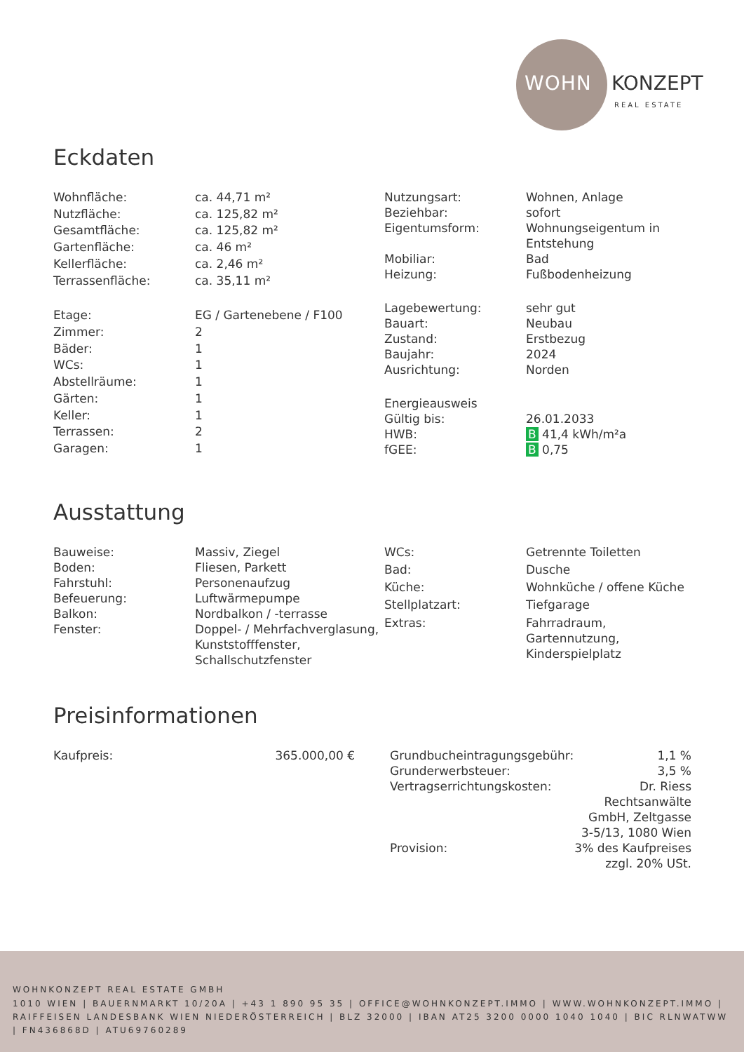WOHN KONZEPT
REAL ESTATE
Eckdaten
| Wohnfläche: | ca. 44,71 m² |
| Nutzfläche: | ca. 125,82 m² |
| Gesamtfläche: | ca. 125,82 m² |
| Gartenfläche: | ca. 46 m² |
| Kellerfläche: | ca. 2,46 m² |
| Terrassenfläche: | ca. 35,11 m² |
| Etage: | EG / Gartenebene / F100 |
| Zimmer: | 2 |
| Bäder: | 1 |
| WCs: | 1 |
| Abstellräume: | 1 |
| Gärten: | 1 |
| Keller: | 1 |
| Terrassen: | 2 |
| Garagen: | 1 |
| Nutzungsart: | Wohnen, Anlage |
| Beziehbar: | sofort |
| Eigentumsform: | Wohnungseigentum in Entstehung |
| Mobiliar: | Bad |
| Heizung: | Fußbodenheizung |
| Lagebewertung: | sehr gut |
| Bauart: | Neubau |
| Zustand: | Erstbezug |
| Baujahr: | 2024 |
| Ausrichtung: | Norden |
| Energieausweis | |
| Gültig bis: | 26.01.2033 |
| HWB: | B 41,4 kWh/m²a |
| fGEE: | B 0,75 |
Ausstattung
| Bauweise: | Massiv, Ziegel |
| Boden: | Fliesen, Parkett |
| Fahrstuhl: | Personenaufzug |
| Befeuerung: | Luftwärmepumpe |
| Balkon: | Nordbalkon / -terrasse |
| Fenster: | Doppel- / Mehrfachverglasung, Kunststofffenster, Schallschutzfenster |
| WCs: | Getrennte Toiletten |
| Bad: | Dusche |
| Küche: | Wohnküche / offene Küche |
| Stellplatzart: | Tiefgarage |
| Extras: | Fahrradraum, Gartennutzung, Kinderspielplatz |
Preisinformationen
| Kaufpreis: | 365.000,00 € |
| Grundbucheintragungsgebühr: | 1,1 % |
| Grunderwerbsteuer: | 3,5 % |
| Vertragserrichtungskosten: | Dr. Riess Rechtsanwälte GmbH, Zeltgasse 3-5/13, 1080 Wien |
| Provision: | 3% des Kaufpreises zzgl. 20% USt. |
WOHNKONZEPT REAL ESTATE GMBH
1010 WIEN | BAUERNMARKT 10/20A | +43 1 890 95 35 | OFFICE@WOHNKONZEPT.IMMO | WWW.WOHNKONZEPT.IMMO | RAIFFEISEN LANDESBANK WIEN NIEDERÖSTERREICH | BLZ 32000 | IBAN AT25 3200 0000 1040 1040 | BIC RLNWATWW | FN436868D | ATU69760289